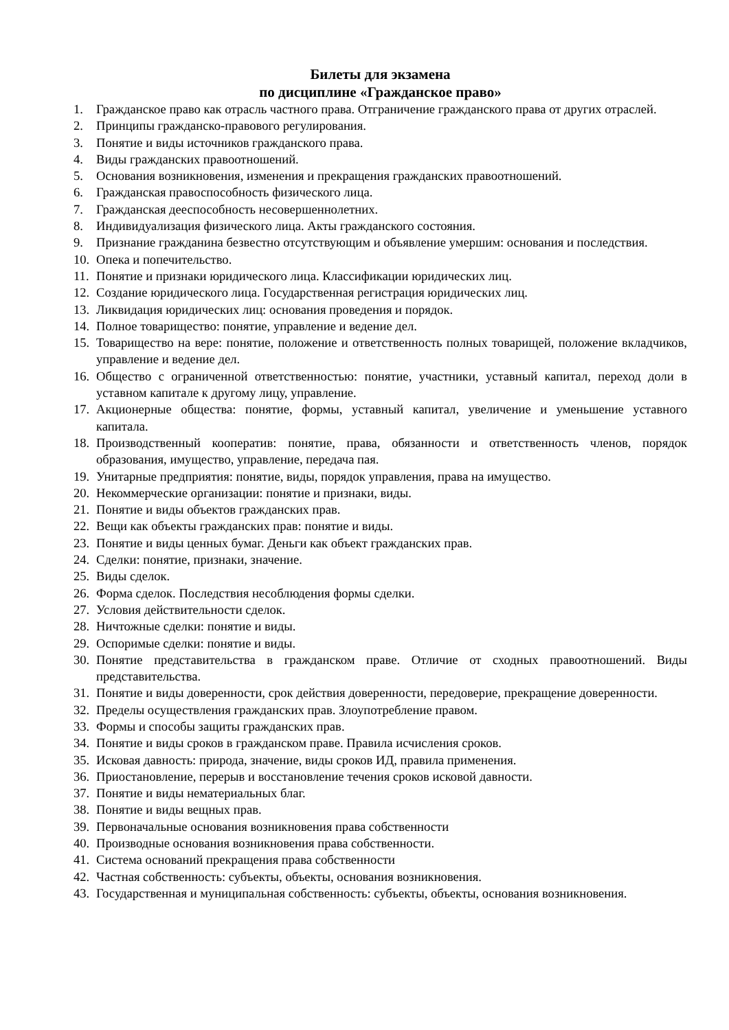Билеты для экзамена
по дисциплине «Гражданское право»
1. Гражданское право как отрасль частного права. Отграничение гражданского права от других отраслей.
2. Принципы гражданско-правового регулирования.
3. Понятие и виды источников гражданского права.
4. Виды гражданских правоотношений.
5. Основания возникновения, изменения и прекращения гражданских правоотношений.
6. Гражданская правоспособность физического лица.
7. Гражданская дееспособность несовершеннолетних.
8. Индивидуализация физического лица. Акты гражданского состояния.
9. Признание гражданина безвестно отсутствующим и объявление умершим: основания и последствия.
10. Опека и попечительство.
11. Понятие и признаки юридического лица. Классификации юридических лиц.
12. Создание юридического лица. Государственная регистрация юридических лиц.
13. Ликвидация юридических лиц: основания проведения и порядок.
14. Полное товарищество: понятие, управление и ведение дел.
15. Товарищество на вере: понятие, положение и ответственность полных товарищей, положение вкладчиков, управление и ведение дел.
16. Общество с ограниченной ответственностью: понятие, участники, уставный капитал, переход доли в уставном капитале к другому лицу, управление.
17. Акционерные общества: понятие, формы, уставный капитал, увеличение и уменьшение уставного капитала.
18. Производственный кооператив: понятие, права, обязанности и ответственность членов, порядок образования, имущество, управление, передача пая.
19. Унитарные предприятия: понятие, виды, порядок управления, права на имущество.
20. Некоммерческие организации: понятие и признаки, виды.
21. Понятие и виды объектов гражданских прав.
22. Вещи как объекты гражданских прав: понятие и виды.
23. Понятие и виды ценных бумаг. Деньги как объект гражданских прав.
24. Сделки: понятие, признаки, значение.
25. Виды сделок.
26. Форма сделок. Последствия несоблюдения формы сделки.
27. Условия действительности сделок.
28. Ничтожные сделки: понятие и виды.
29. Оспоримые сделки: понятие и виды.
30. Понятие представительства в гражданском праве. Отличие от сходных правоотношений. Виды представительства.
31. Понятие и виды доверенности, срок действия доверенности, передоверие, прекращение доверенности.
32. Пределы осуществления гражданских прав. Злоупотребление правом.
33. Формы и способы защиты гражданских прав.
34. Понятие и виды сроков в гражданском праве. Правила исчисления сроков.
35. Исковая давность: природа, значение, виды сроков ИД, правила применения.
36. Приостановление, перерыв и восстановление течения сроков исковой давности.
37. Понятие и виды нематериальных благ.
38. Понятие и виды вещных прав.
39. Первоначальные основания возникновения права собственности
40. Производные основания возникновения права собственности.
41. Система оснований прекращения права собственности
42. Частная собственность: субъекты, объекты, основания возникновения.
43. Государственная и муниципальная собственность: субъекты, объекты, основания возникновения.